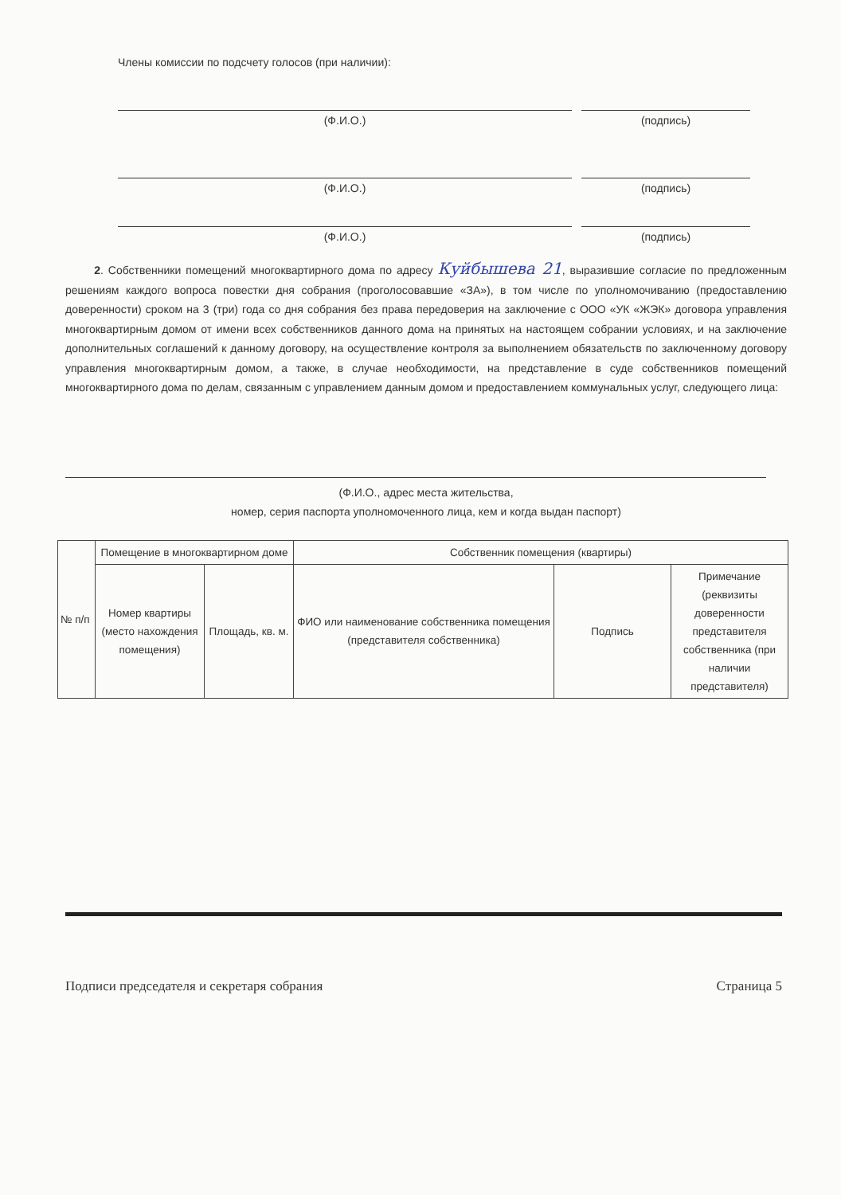Члены комиссии по подсчету голосов (при наличии):
(Ф.И.О.) (подпись)
(Ф.И.О.) (подпись)
(Ф.И.О.) (подпись)
2. Собственники помещений многоквартирного дома по адресу Куйбышева 21, выразившие согласие по предложенным решениям каждого вопроса повестки дня собрания (проголосовавшие «ЗА»), в том числе по уполномочиванию (предоставлению доверенности) сроком на 3 (три) года со дня собрания без права передоверия на заключение с ООО «УК «ЖЭК» договора управления многоквартирным домом от имени всех собственников данного дома на принятых на настоящем собрании условиях, и на заключение дополнительных соглашений к данному договору, на осуществление контроля за выполнением обязательств по заключенному договору управления многоквартирным домом, а также, в случае необходимости, на представление в суде собственников помещений многоквартирного дома по делам, связанным с управлением данным домом и предоставлением коммунальных услуг, следующего лица:
(Ф.И.О., адрес места жительства,
номер, серия паспорта уполномоченного лица, кем и когда выдан паспорт)
| № п/п | Помещение в многоквартирном доме | | Собственник помещения (квартиры) | | |
| --- | --- | --- | --- | --- | --- |
| | Номер квартиры (место нахождения помещения) | Площадь, кв. м. | ФИО или наименование собственника помещения (представителя собственника) | Подпись | Примечание (реквизиты доверенности представителя собственника (при наличии представителя) |
Подписи председателя и секретаря собрания Страница 5